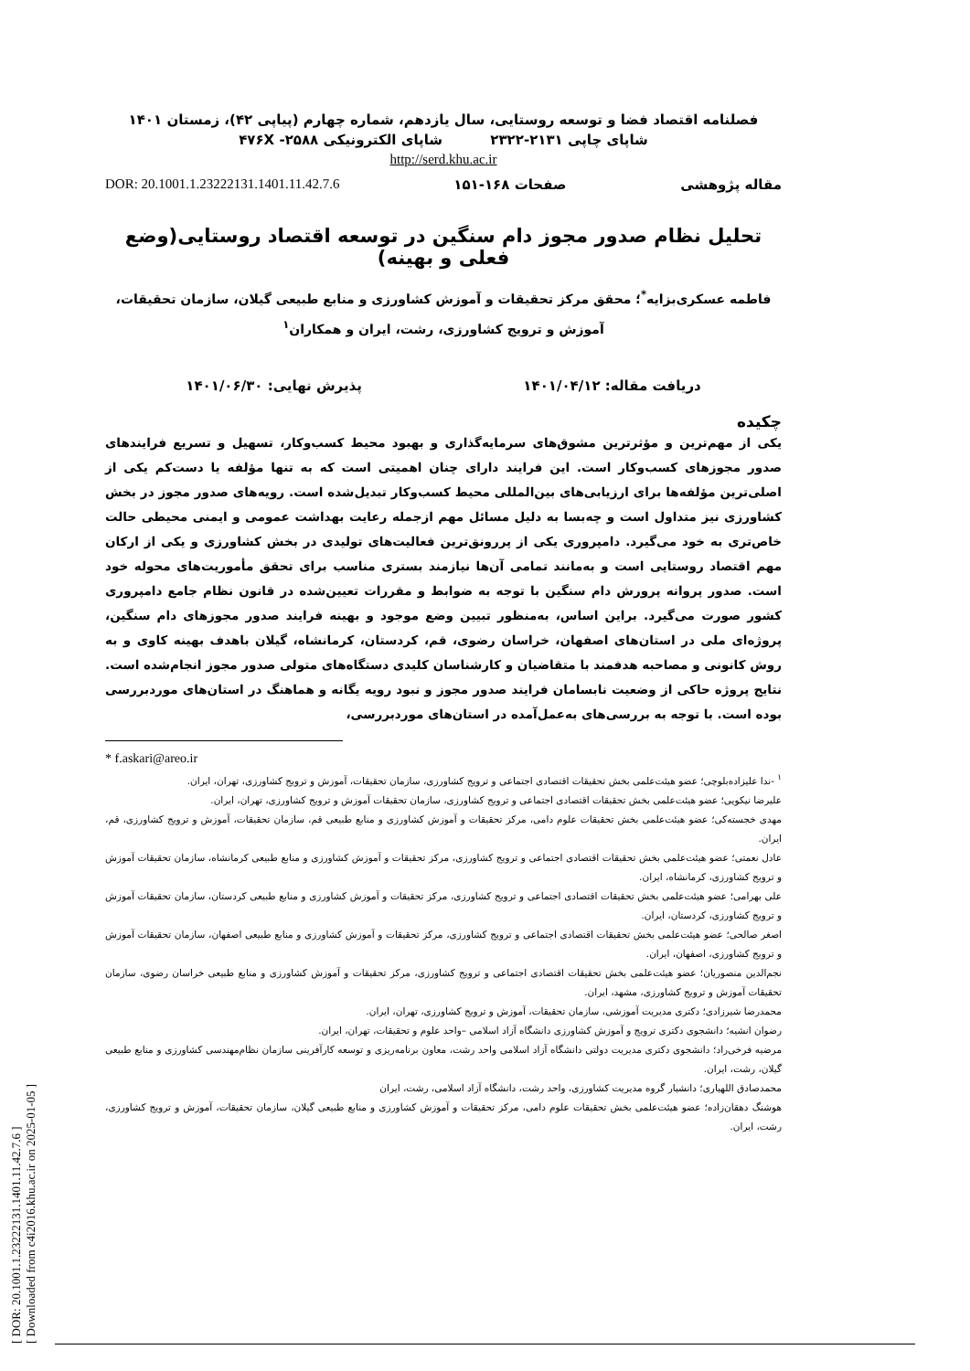[ DOR: 20.1001.1.23222131.1401.11.42.7.6 ]
[ Downloaded from c4i2016.khu.ac.ir on 2025-01-05 ]
فصلنامه اقتصاد فضا و توسعه روستایی، سال یازدهم، شماره چهارم (پیاپی ۴۲)، زمستان ۱۴۰۱
شاپای چاپی ۲۱۳۱-۲۳۲۲ شاپای الکترونیکی ۴۷۶X -۲۵۸۸
http://serd.khu.ac.ir
مقاله پژوهشی صفحات ۱۶۸-۱۵۱ DOR: 20.1001.1.23222131.1401.11.42.7.6
تحلیل نظام صدور مجوز دام سنگین در توسعه اقتصاد روستایی(وضع فعلی و بهینه)
فاطمه عسکری‌بزایه<sup>*</sup>؛ محقق مرکز تحقیقات و آموزش کشاورزی و منابع طبیعی گیلان، سازمان تحقیقات، آموزش و ترویج کشاورزی، رشت، ایران و همکاران<sup>۱</sup>
دریافت مقاله: ۱۴۰۱/۰۴/۱۲ پذیرش نهایی: ۱۴۰۱/۰۶/۳۰
چکیده
یکی از مهم‌ترین و مؤثرترین مشوق‌های سرمایه‌گذاری و بهبود محیط کسب‌وکار، تسهیل و تسریع فرایندهای صدور مجوزهای کسب‌وکار است. این فرایند دارای چنان اهمیتی است که به تنها مؤلفه یا دست‌کم یکی از اصلی‌ترین مؤلفه‌ها برای ارزیابی‌های بین‌المللی محیط کسب‌وکار تبدیل‌شده است. رویه‌های صدور مجوز در بخش کشاورزی نیز متداول است و چه‌بسا به دلیل مسائل مهم ازجمله رعایت بهداشت عمومی و ایمنی محیطی حالت خاص‌تری به خود می‌گیرد. دامپروری یکی از پررونق‌ترین فعالیت‌های تولیدی در بخش کشاورزی و یکی از ارکان مهم اقتصاد روستایی است و به‌مانند تمامی آن‌ها نیازمند بستری مناسب برای تحقق مأموریت‌های محوله خود است. صدور پروانه پرورش دام سنگین با توجه به ضوابط و مقررات تعیین‌شده در قانون نظام جامع دامپروری کشور صورت می‌گیرد. براین اساس، به‌منظور تبیین وضع موجود و بهینه فرایند صدور مجوزهای دام سنگین، پروژه‌ای ملی در استان‌های اصفهان، خراسان رضوی، قم، کردستان، کرمانشاه، گیلان باهدف بهینه کاوی و به روش کانونی و مصاحبه هدفمند با متقاضیان و کارشناسان کلیدی دستگاه‌های متولی صدور مجوز انجام‌شده است. نتایج پروژه حاکی از وضعیت نابسامان فرایند صدور مجوز و نبود رویه یگانه و هماهنگ در استان‌های موردبررسی بوده است. با توجه به بررسی‌های به‌عمل‌آمده در استان‌های موردبررسی،
* f.askari@areo.ir
<sup>۱</sup> -ندا علیزاده‌بلوچی؛ عضو هیئت‌علمی بخش تحقیقات اقتصادی اجتماعی و ترویج کشاورزی، سازمان تحقیقات، آموزش و ترویج کشاورزی، تهران، ایران.
علیرضا نیکویی؛ عضو هیئت‌علمی بخش تحقیقات اقتصادی اجتماعی و ترویج کشاورزی، سازمان تحقیقات آموزش و ترویج کشاورزی، تهران، ایران.
مهدی خجسته‌کی؛ عضو هیئت‌علمی بخش تحقیقات علوم دامی، مرکز تحقیقات و آموزش کشاورزی و منابع طبیعی قم، سازمان تحقیقات، آموزش و ترویج کشاورزی، قم، ایران.
عادل نعمتی؛ عضو هیئت‌علمی بخش تحقیقات اقتصادی اجتماعی و ترویج کشاورزی، مرکز تحقیقات و آموزش کشاورزی و منابع طبیعی کرمانشاه، سازمان تحقیقات آموزش و ترویج کشاورزی، کرمانشاه، ایران.
علی بهرامی؛ عضو هیئت‌علمی بخش تحقیقات اقتصادی اجتماعی و ترویج کشاورزی، مرکز تحقیقات و آموزش کشاورزی و منابع طبیعی کردستان، سازمان تحقیقات آموزش و ترویج کشاورزی، کردستان، ایران.
اصغر صالحی؛ عضو هیئت‌علمی بخش تحقیقات اقتصادی اجتماعی و ترویج کشاورزی، مرکز تحقیقات و آموزش کشاورزی و منابع طبیعی اصفهان، سازمان تحقیقات آموزش و ترویج کشاورزی، اصفهان، ایران.
نجم‌الدین منصوریان؛ عضو هیئت‌علمی بخش تحقیقات اقتصادی اجتماعی و ترویج کشاورزی، مرکز تحقیقات و آموزش کشاورزی و منابع طبیعی خراسان رضوی، سازمان تحقیقات آموزش و ترویج کشاورزی، مشهد، ایران.
محمدرضا شیرزادی؛ دکتری مدیریت آموزشی، سازمان تحقیقات، آموزش و ترویج کشاورزی، تهران، ایران.
رضوان انشیه؛ دانشجوی دکتری ترویج و آموزش کشاورزی دانشگاه آزاد اسلامی –واحد علوم و تحقیقات، تهران، ایران.
مرضیه فرخی‌راد؛ دانشجوی دکتری مدیریت دولتی دانشگاه آزاد اسلامی واحد رشت، معاون برنامه‌ریزی و توسعه کارآفرینی سازمان نظام‌مهندسی کشاورزی و منابع طبیعی گیلان، رشت، ایران.
محمدصادق اللهیاری؛ دانشیار گروه مدیریت کشاورزی، واحد رشت، دانشگاه آزاد اسلامی، رشت، ایران
هوشنگ دهقان‌زاده؛ عضو هیئت‌علمی بخش تحقیقات علوم دامی، مرکز تحقیقات و آموزش کشاورزی و منابع طبیعی گیلان، سازمان تحقیقات، آموزش و ترویج کشاورزی، رشت، ایران.